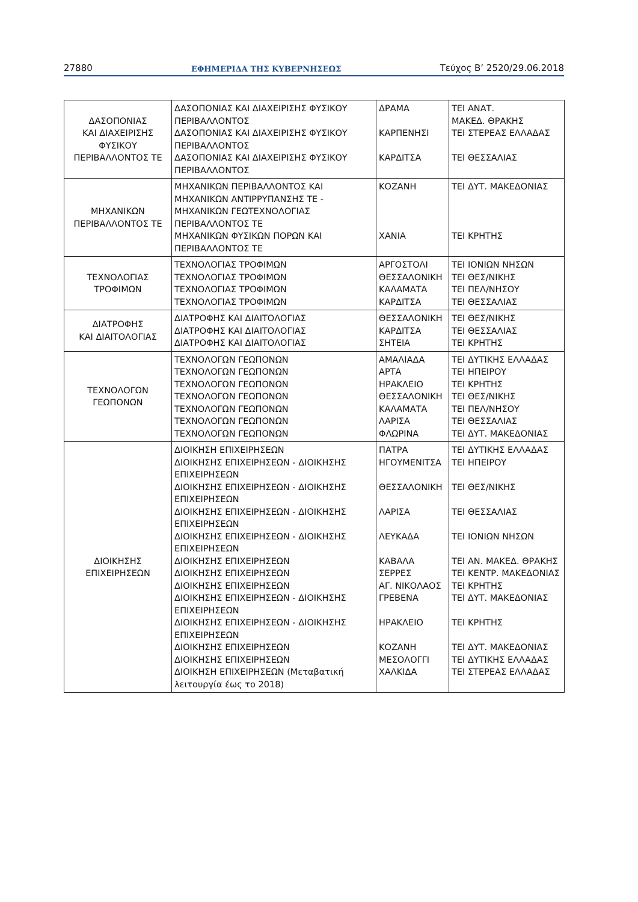27880 ΕΦΗΜΕΡΙΔΑ ΤΗΣ ΚΥΒΕΡΝΗΣΕΩΣ Τεύχος B’ 2520/29.06.2018
| ΔΑΣΟΠΟΝΙΑΣ ΚΑΙ ΔΙΑΧΕΙΡΙΣΗΣ ΦΥΣΙΚΟΥ ΠΕΡΙΒΑΛΛΟΝΤΟΣ ΤΕ | ΔΑΣΟΠΟΝΙΑΣ ΚΑΙ ΔΙΑΧΕΙΡΙΣΗΣ ΦΥΣΙΚΟΥ ΠΕΡΙΒΑΛΛΟΝΤΟΣ ΔΑΣΟΠΟΝΙΑΣ ΚΑΙ ΔΙΑΧΕΙΡΙΣΗΣ ΦΥΣΙΚΟΥ ΠΕΡΙΒΑΛΛΟΝΤΟΣ ΔΑΣΟΠΟΝΙΑΣ ΚΑΙ ΔΙΑΧΕΙΡΙΣΗΣ ΦΥΣΙΚΟΥ ΠΕΡΙΒΑΛΛΟΝΤΟΣ | ΔΡΑΜΑ ΚΑΡΠΕΝΗΣΙ ΚΑΡΔΙΤΣΑ | ΤΕΙ ΑΝΑΤ. ΜΑΚΕΔ. ΘΡΑΚΗΣ ΤΕΙ ΣΤΕΡΕΑΣ ΕΛΛΑΔΑΣ ΤΕΙ ΘΕΣΣΑΛΙΑΣ |
| ΜΗΧΑΝΙΚΩΝ ΠΕΡΙΒΑΛΛΟΝΤΟΣ ΤΕ | ΜΗΧΑΝΙΚΩΝ ΠΕΡΙΒΑΛΛΟΝΤΟΣ ΚΑΙ ΜΗΧΑΝΙΚΩΝ ΑΝΤΙΡΡΥΠΑΝΣΗΣ ΤΕ - ΜΗΧΑΝΙΚΩΝ ΓΕΩΤΕΧΝΟΛΟΓΙΑΣ ΠΕΡΙΒΑΛΛΟΝΤΟΣ ΤΕ ΜΗΧΑΝΙΚΩΝ ΦΥΣΙΚΩΝ ΠΟΡΩΝ ΚΑΙ ΠΕΡΙΒΑΛΛΟΝΤΟΣ ΤΕ | ΚΟΖΑΝΗ ΧΑΝΙΑ | ΤΕΙ ΔΥΤ. ΜΑΚΕΔΟΝΙΑΣ ΤΕΙ ΚΡΗΤΗΣ |
| ΤΕΧΝΟΛΟΓΙΑΣ ΤΡΟΦΙΜΩΝ | ΤΕΧΝΟΛΟΓΙΑΣ ΤΡΟΦΙΜΩΝ ΤΕΧΝΟΛΟΓΙΑΣ ΤΡΟΦΙΜΩΝ ΤΕΧΝΟΛΟΓΙΑΣ ΤΡΟΦΙΜΩΝ ΤΕΧΝΟΛΟΓΙΑΣ ΤΡΟΦΙΜΩΝ | ΑΡΓΟΣΤΟΛΙ ΘΕΣΣΑΛΟΝΙΚΗ ΚΑΛΑΜΑΤΑ ΚΑΡΔΙΤΣΑ | ΤΕΙ ΙΟΝΙΩΝ ΝΗΣΩΝ ΤΕΙ ΘΕΣ/ΝΙΚΗΣ ΤΕΙ ΠΕΛ/ΝΗΣΟΥ ΤΕΙ ΘΕΣΣΑΛΙΑΣ |
| ΔΙΑΤΡΟΦΗΣ ΚΑΙ ΔΙΑΙΤΟΛΟΓΙΑΣ | ΔΙΑΤΡΟΦΗΣ ΚΑΙ ΔΙΑΙΤΟΛΟΓΙΑΣ ΔΙΑΤΡΟΦΗΣ ΚΑΙ ΔΙΑΙΤΟΛΟΓΙΑΣ ΔΙΑΤΡΟΦΗΣ ΚΑΙ ΔΙΑΙΤΟΛΟΓΙΑΣ | ΘΕΣΣΑΛΟΝΙΚΗ ΚΑΡΔΙΤΣΑ ΣΗΤΕΙΑ | ΤΕΙ ΘΕΣ/ΝΙΚΗΣ ΤΕΙ ΘΕΣΣΑΛΙΑΣ ΤΕΙ ΚΡΗΤΗΣ |
| ΤΕΧΝΟΛΟΓΩΝ ΓΕΩΠΟΝΩΝ | ΤΕΧΝΟΛΟΓΩΝ ΓΕΩΠΟΝΩΝ ΤΕΧΝΟΛΟΓΩΝ ΓΕΩΠΟΝΩΝ ΤΕΧΝΟΛΟΓΩΝ ΓΕΩΠΟΝΩΝ ΤΕΧΝΟΛΟΓΩΝ ΓΕΩΠΟΝΩΝ ΤΕΧΝΟΛΟΓΩΝ ΓΕΩΠΟΝΩΝ ΤΕΧΝΟΛΟΓΩΝ ΓΕΩΠΟΝΩΝ ΤΕΧΝΟΛΟΓΩΝ ΓΕΩΠΟΝΩΝ | ΑΜΑΛΙΑΔΑ ΑΡΤΑ ΗΡΑΚΛΕΙΟ ΘΕΣΣΑΛΟΝΙΚΗ ΚΑΛΑΜΑΤΑ ΛΑΡΙΣΑ ΦΛΩΡΙΝΑ | ΤΕΙ ΔΥΤΙΚΗΣ ΕΛΛΑΔΑΣ ΤΕΙ ΗΠΕΙΡΟΥ ΤΕΙ ΚΡΗΤΗΣ ΤΕΙ ΘΕΣ/ΝΙΚΗΣ ΤΕΙ ΠΕΛ/ΝΗΣΟΥ ΤΕΙ ΘΕΣΣΑΛΙΑΣ ΤΕΙ ΔΥΤ. ΜΑΚΕΔΟΝΙΑΣ |
| ΔΙΟΙΚΗΣΗΣ ΕΠΙΧΕΙΡΗΣΕΩΝ | ΔΙΟΙΚΗΣΗ ΕΠΙΧΕΙΡΗΣΕΩΝ ΔΙΟΙΚΗΣΗΣ ΕΠΙΧΕΙΡΗΣΕΩΝ - ΔΙΟΙΚΗΣΗΣ ΕΠΙΧΕΙΡΗΣΕΩΝ ΔΙΟΙΚΗΣΗΣ ΕΠΙΧΕΙΡΗΣΕΩΝ - ΔΙΟΙΚΗΣΗΣ ΕΠΙΧΕΙΡΗΣΕΩΝ ΔΙΟΙΚΗΣΗΣ ΕΠΙΧΕΙΡΗΣΕΩΝ - ΔΙΟΙΚΗΣΗΣ ΕΠΙΧΕΙΡΗΣΕΩΝ ΔΙΟΙΚΗΣΗΣ ΕΠΙΧΕΙΡΗΣΕΩΝ - ΔΙΟΙΚΗΣΗΣ ΕΠΙΧΕΙΡΗΣΕΩΝ ΔΙΟΙΚΗΣΗΣ ΕΠΙΧΕΙΡΗΣΕΩΝ ΔΙΟΙΚΗΣΗΣ ΕΠΙΧΕΙΡΗΣΕΩΝ ΔΙΟΙΚΗΣΗΣ ΕΠΙΧΕΙΡΗΣΕΩΝ ΔΙΟΙΚΗΣΗΣ ΕΠΙΧΕΙΡΗΣΕΩΝ - ΔΙΟΙΚΗΣΗΣ ΕΠΙΧΕΙΡΗΣΕΩΝ ΔΙΟΙΚΗΣΗΣ ΕΠΙΧΕΙΡΗΣΕΩΝ - ΔΙΟΙΚΗΣΗΣ ΕΠΙΧΕΙΡΗΣΕΩΝ ΔΙΟΙΚΗΣΗΣ ΕΠΙΧΕΙΡΗΣΕΩΝ ΔΙΟΙΚΗΣΗΣ ΕΠΙΧΕΙΡΗΣΕΩΝ ΔΙΟΙΚΗΣΗ ΕΠΙΧΕΙΡΗΣΕΩΝ (Μεταβατική λειτουργία έως το 2018) | ΠΑΤΡΑ ΗΓΟΥΜΕΝΙΤΣΑ ΘΕΣΣΑΛΟΝΙΚΗ ΛΑΡΙΣΑ ΛΕΥΚΑΔΑ ΚΑΒΑΛΑ ΣΕΡΡΕΣ ΑΓ. ΝΙΚΟΛΑΟΣ ΓΡΕΒΕΝΑ ΗΡΑΚΛΕΙΟ ΚΟΖΑΝΗ ΜΕΣΟΛΟΓΓΙ ΧΑΛΚΙΔΑ | ΤΕΙ ΔΥΤΙΚΗΣ ΕΛΛΑΔΑΣ ΤΕΙ ΗΠΕΙΡΟΥ ΤΕΙ ΘΕΣ/ΝΙΚΗΣ ΤΕΙ ΘΕΣΣΑΛΙΑΣ ΤΕΙ ΙΟΝΙΩΝ ΝΗΣΩΝ ΤΕΙ ΑΝ. ΜΑΚΕΔ. ΘΡΑΚΗΣ ΤΕΙ ΚΕΝΤΡ. ΜΑΚΕΔΟΝΙΑΣ ΤΕΙ ΚΡΗΤΗΣ ΤΕΙ ΔΥΤ. ΜΑΚΕΔΟΝΙΑΣ ΤΕΙ ΚΡΗΤΗΣ ΤΕΙ ΔΥΤ. ΜΑΚΕΔΟΝΙΑΣ ΤΕΙ ΔΥΤΙΚΗΣ ΕΛΛΑΔΑΣ ΤΕΙ ΣΤΕΡΕΑΣ ΕΛΛΑΔΑΣ |